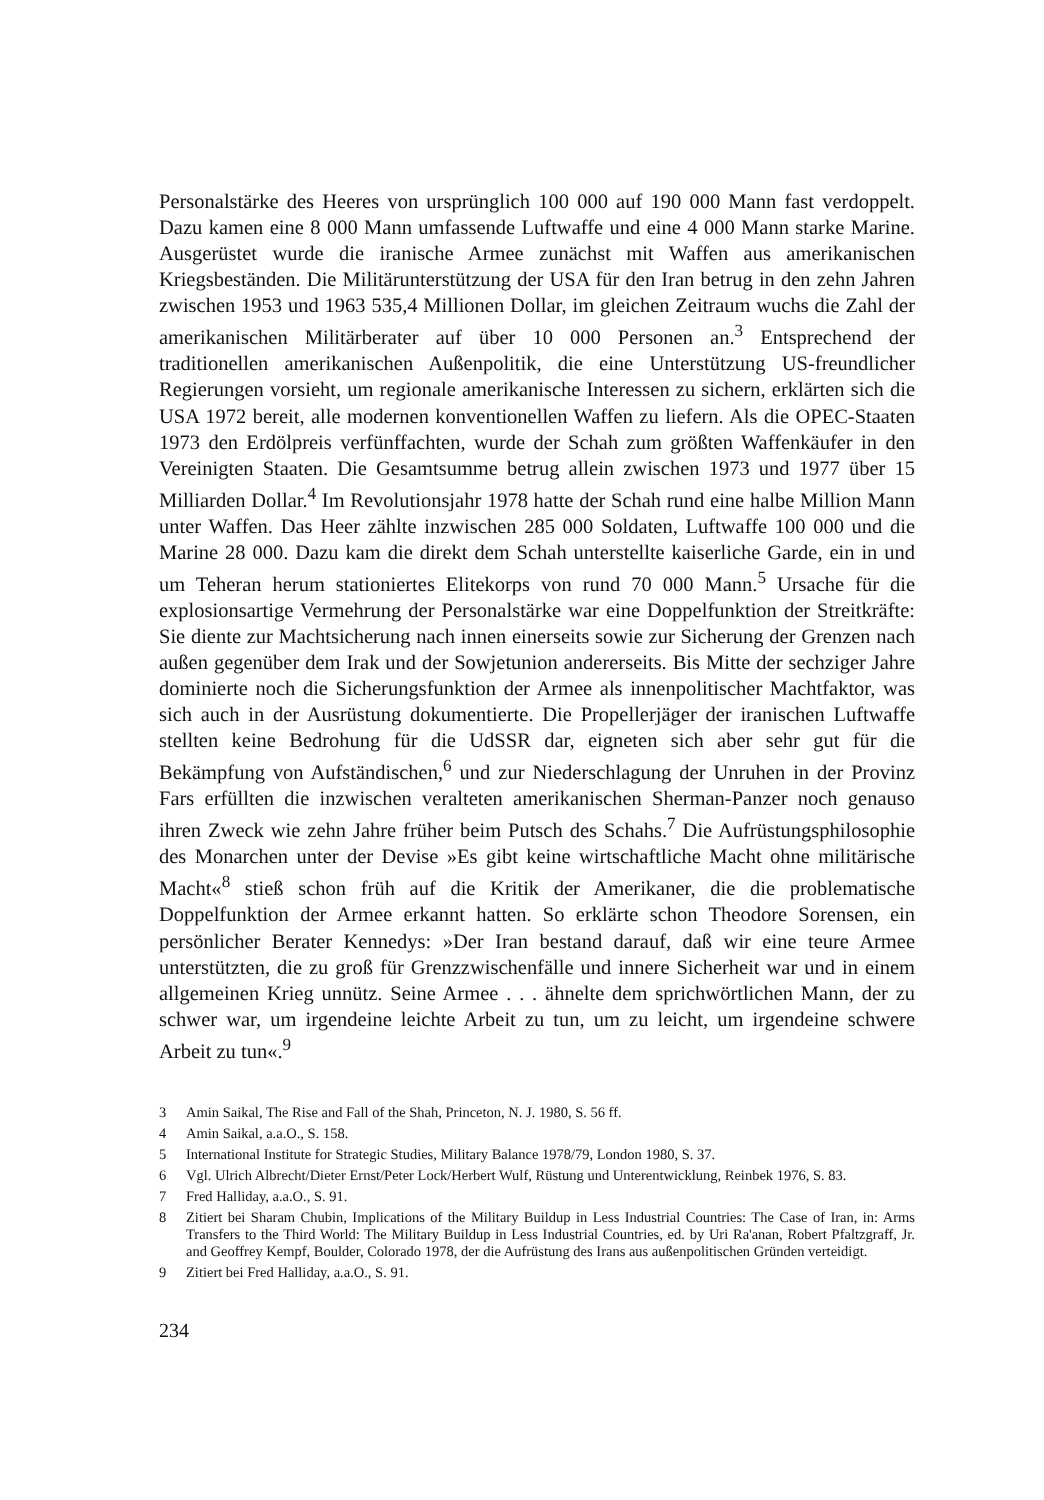Personalstärke des Heeres von ursprünglich 100 000 auf 190 000 Mann fast verdoppelt. Dazu kamen eine 8 000 Mann umfassende Luftwaffe und eine 4 000 Mann starke Marine. Ausgerüstet wurde die iranische Armee zunächst mit Waffen aus amerikanischen Kriegsbeständen. Die Militärunterstützung der USA für den Iran betrug in den zehn Jahren zwischen 1953 und 1963 535,4 Millionen Dollar, im gleichen Zeitraum wuchs die Zahl der amerikanischen Militärberater auf über 10 000 Personen an.<sup>3</sup> Entsprechend der traditionellen amerikanischen Außenpolitik, die eine Unterstützung US-freundlicher Regierungen vorsieht, um regionale amerikanische Interessen zu sichern, erklärten sich die USA 1972 bereit, alle modernen konventionellen Waffen zu liefern. Als die OPEC-Staaten 1973 den Erdölpreis verfünffachten, wurde der Schah zum größten Waffenkäufer in den Vereinigten Staaten. Die Gesamtsumme betrug allein zwischen 1973 und 1977 über 15 Milliarden Dollar.<sup>4</sup> Im Revolutionsjahr 1978 hatte der Schah rund eine halbe Million Mann unter Waffen. Das Heer zählte inzwischen 285 000 Soldaten, Luftwaffe 100 000 und die Marine 28 000. Dazu kam die direkt dem Schah unterstellte kaiserliche Garde, ein in und um Teheran herum stationiertes Elitekorps von rund 70 000 Mann.<sup>5</sup> Ursache für die explosionsartige Vermehrung der Personalstärke war eine Doppelfunktion der Streitkräfte: Sie diente zur Machtsicherung nach innen einerseits sowie zur Sicherung der Grenzen nach außen gegenüber dem Irak und der Sowjetunion andererseits. Bis Mitte der sechziger Jahre dominierte noch die Sicherungsfunktion der Armee als innenpolitischer Machtfaktor, was sich auch in der Ausrüstung dokumentierte. Die Propellerjäger der iranischen Luftwaffe stellten keine Bedrohung für die UdSSR dar, eigneten sich aber sehr gut für die Bekämpfung von Aufständischen,<sup>6</sup> und zur Niederschlagung der Unruhen in der Provinz Fars erfüllten die inzwischen veralteten amerikanischen Sherman-Panzer noch genauso ihren Zweck wie zehn Jahre früher beim Putsch des Schahs.<sup>7</sup> Die Aufrüstungsphilosophie des Monarchen unter der Devise »Es gibt keine wirtschaftliche Macht ohne militärische Macht«<sup>8</sup> stieß schon früh auf die Kritik der Amerikaner, die die problematische Doppelfunktion der Armee erkannt hatten. So erklärte schon Theodore Sorensen, ein persönlicher Berater Kennedys: »Der Iran bestand darauf, daß wir eine teure Armee unterstützten, die zu groß für Grenzzwischenfälle und innere Sicherheit war und in einem allgemeinen Krieg unnütz. Seine Armee . . . ähnelte dem sprichwörtlichen Mann, der zu schwer war, um irgendeine leichte Arbeit zu tun, um zu leicht, um irgendeine schwere Arbeit zu tun«.<sup>9</sup>
3 Amin Saikal, The Rise and Fall of the Shah, Princeton, N. J. 1980, S. 56 ff.
4 Amin Saikal, a.a.O., S. 158.
5 International Institute for Strategic Studies, Military Balance 1978/79, London 1980, S. 37.
6 Vgl. Ulrich Albrecht/Dieter Ernst/Peter Lock/Herbert Wulf, Rüstung und Unterentwicklung, Reinbek 1976, S. 83.
7 Fred Halliday, a.a.O., S. 91.
8 Zitiert bei Sharam Chubin, Implications of the Military Buildup in Less Industrial Countries: The Case of Iran, in: Arms Transfers to the Third World: The Military Buildup in Less Industrial Countries, ed. by Uri Ra'anan, Robert Pfaltzgraff, Jr. and Geoffrey Kempf, Boulder, Colorado 1978, der die Aufrüstung des Irans aus außenpolitischen Gründen verteidigt.
9 Zitiert bei Fred Halliday, a.a.O., S. 91.
234